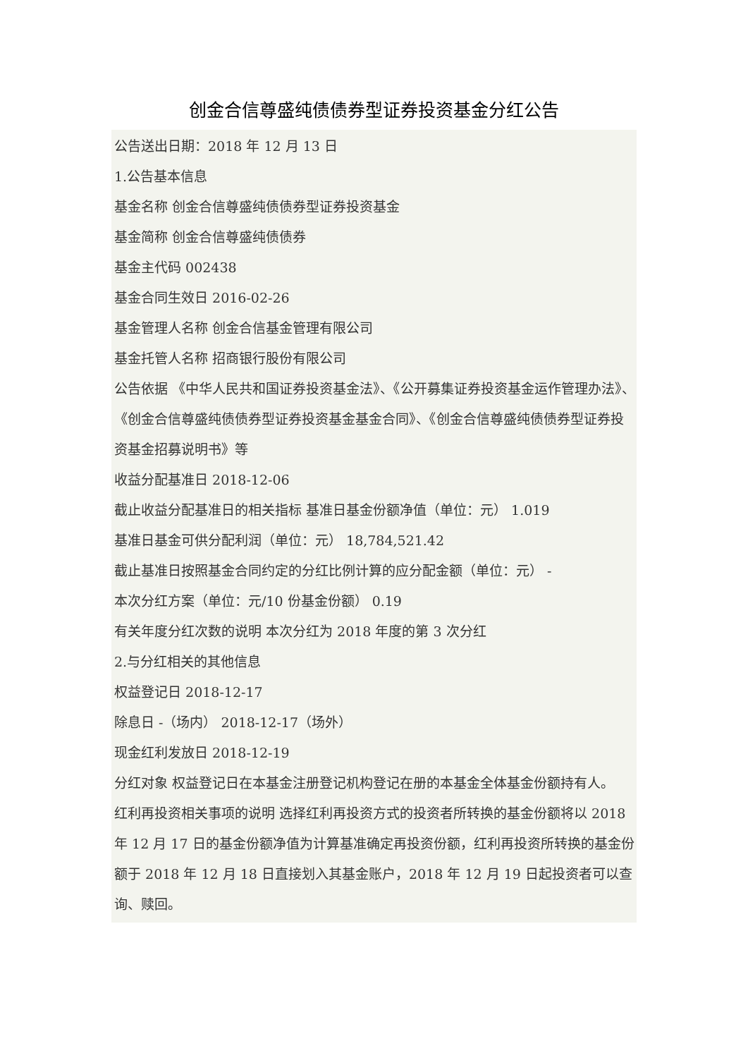创金合信尊盛纯债债券型证券投资基金分红公告
公告送出日期：2018 年 12 月 13 日
1.公告基本信息
基金名称 创金合信尊盛纯债债券型证券投资基金
基金简称 创金合信尊盛纯债债券
基金主代码 002438
基金合同生效日 2016-02-26
基金管理人名称 创金合信基金管理有限公司
基金托管人名称 招商银行股份有限公司
公告依据 《中华人民共和国证券投资基金法》、《公开募集证券投资基金运作管理办法》、《创金合信尊盛纯债债券型证券投资基金基金合同》、《创金合信尊盛纯债债券型证券投资基金招募说明书》等
收益分配基准日 2018-12-06
截止收益分配基准日的相关指标 基准日基金份额净值（单位：元） 1.019
基准日基金可供分配利润（单位：元） 18,784,521.42
截止基准日按照基金合同约定的分红比例计算的应分配金额（单位：元） -
本次分红方案（单位：元/10 份基金份额） 0.19
有关年度分红次数的说明 本次分红为 2018 年度的第 3 次分红
2.与分红相关的其他信息
权益登记日 2018-12-17
除息日 -（场内） 2018-12-17（场外）
现金红利发放日 2018-12-19
分红对象 权益登记日在本基金注册登记机构登记在册的本基金全体基金份额持有人。
红利再投资相关事项的说明 选择红利再投资方式的投资者所转换的基金份额将以 2018 年 12 月 17 日的基金份额净值为计算基准确定再投资份额，红利再投资所转换的基金份额于 2018 年 12 月 18 日直接划入其基金账户，2018 年 12 月 19 日起投资者可以查询、赎回。